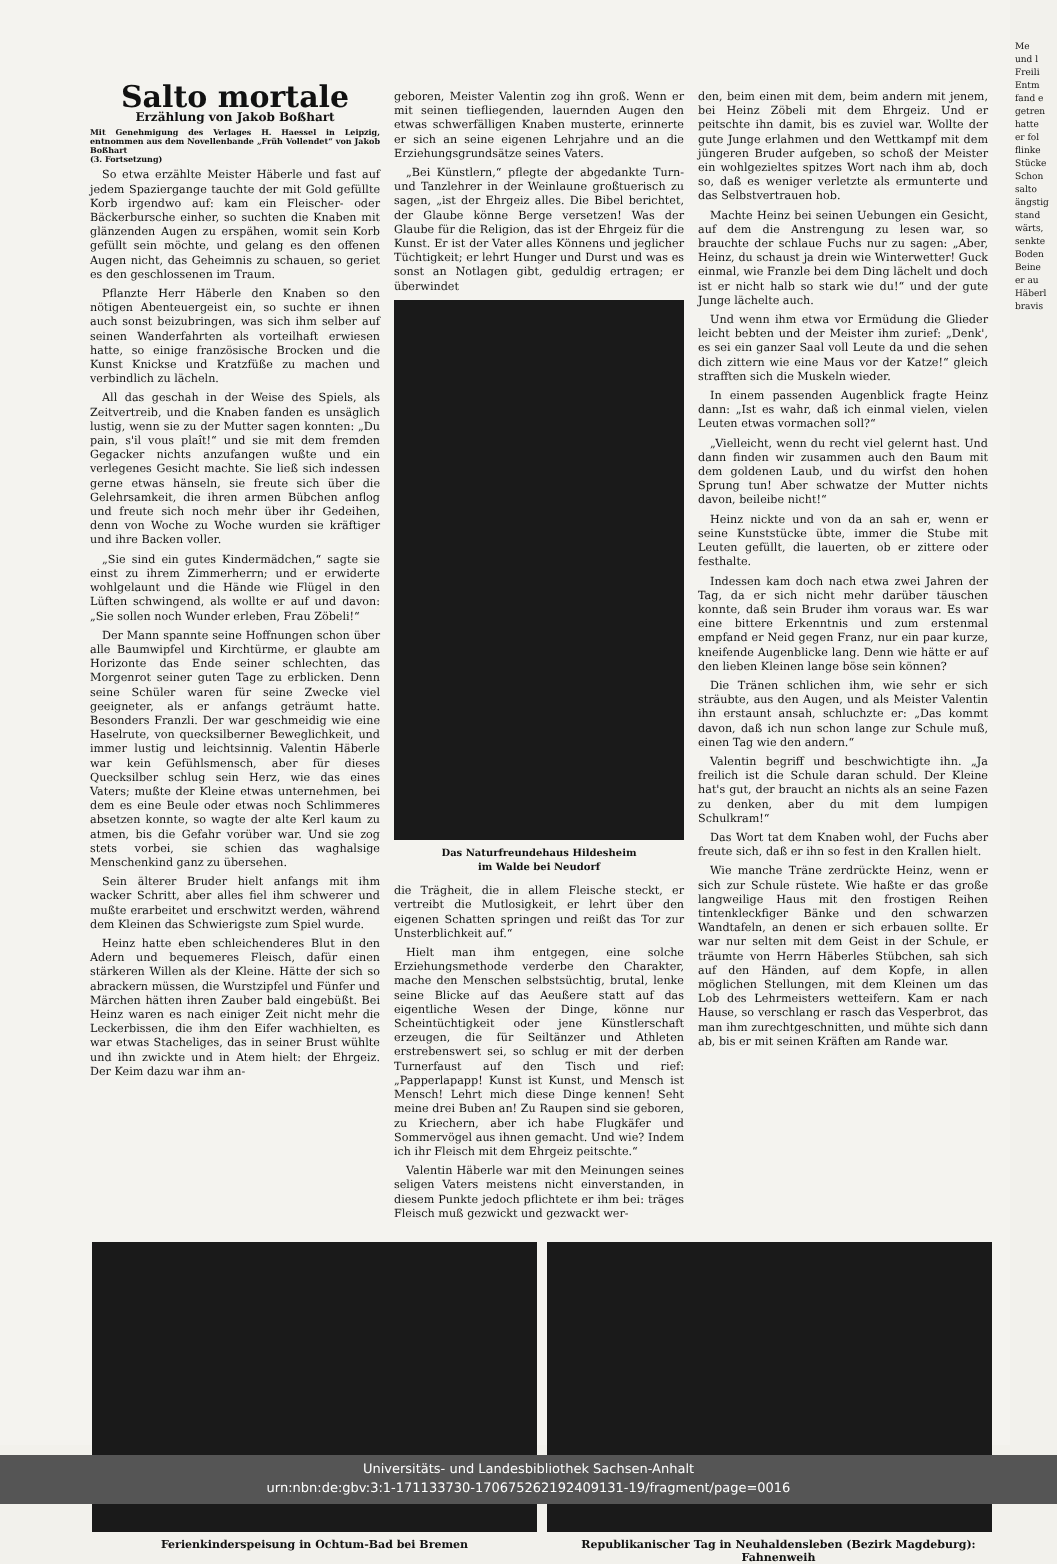Salto mortale
Erzählung von Jakob Boßhart
Mit Genehmigung des Verlages H. Haessel in Leipzig, entnommen aus dem Novellenbande „Früh Vollendet“ von Jakob Boßhart
(3. Fortsetzung)
So etwa erzählte Meister Häberle und fast auf jedem Spaziergange tauchte der mit Gold gefüllte Korb irgendwo auf: kam ein Fleischer- oder Bäckerbursche einher, so suchten die Knaben mit glänzenden Augen zu erspähen, womit sein Korb gefüllt sein möchte, und gelang es den offenen Augen nicht, das Geheimnis zu schauen, so geriet es den geschlossenen im Traum.
Pflanzte Herr Häberle den Knaben so den nötigen Abenteuergeist ein, so suchte er ihnen auch sonst beizubringen, was sich ihm selber auf seinen Wanderfahrten als vorteilhaft erwiesen hatte, so einige französische Brocken und die Kunst Knickse und Kratzfüße zu machen und verbindlich zu lächeln.
All das geschah in der Weise des Spiels, als Zeitvertreib, und die Knaben fanden es unsäglich lustig, wenn sie zu der Mutter sagen konnten: „Du pain, s'il vous plaît!“ und sie mit dem fremden Gegacker nichts anzufangen wußte und ein verlegenes Gesicht machte. Sie ließ sich indessen gerne etwas hänseln, sie freute sich über die Gelehrsamkeit, die ihren armen Bübchen anflog und freute sich noch mehr über ihr Gedeihen, denn von Woche zu Woche wurden sie kräftiger und ihre Backen voller.
„Sie sind ein gutes Kindermädchen,“ sagte sie einst zu ihrem Zimmerherrn; und er erwiderte wohlgelaunt und die Hände wie Flügel in den Lüften schwingend, als wollte er auf und davon: „Sie sollen noch Wunder erleben, Frau Zöbeli!“
Der Mann spannte seine Hoffnungen schon über alle Baumwipfel und Kirchtürme, er glaubte am Horizonte das Ende seiner schlechten, das Morgenrot seiner guten Tage zu erblicken. Denn seine Schüler waren für seine Zwecke viel geeigneter, als er anfangs geträumt hatte. Besonders Franzli. Der war geschmeidig wie eine Haselrute, von quecksilberner Beweglichkeit, und immer lustig und leichtsinnig. Valentin Häberle war kein Gefühlsmensch, aber für dieses Quecksilber schlug sein Herz, wie das eines Vaters; mußte der Kleine etwas unternehmen, bei dem es eine Beule oder etwas noch Schlimmeres absetzen konnte, so wagte der alte Kerl kaum zu atmen, bis die Gefahr vorüber war. Und sie zog stets vorbei, sie schien das waghalsige Menschenkind ganz zu übersehen.
Sein älterer Bruder hielt anfangs mit ihm wacker Schritt, aber alles fiel ihm schwerer und mußte erarbeitet und erschwitzt werden, während dem Kleinen das Schwierigste zum Spiel wurde.
Heinz hatte eben schleichenderes Blut in den Adern und bequemeres Fleisch, dafür einen stärkeren Willen als der Kleine. Hätte der sich so abrackern müssen, die Wurstzipfel und Fünfer und Märchen hätten ihren Zauber bald eingebüßt. Bei Heinz waren es nach einiger Zeit nicht mehr die Leckerbissen, die ihm den Eifer wachhielten, es war etwas Stacheliges, das in seiner Brust wühlte und ihn zwickte und in Atem hielt: der Ehrgeiz. Der Keim dazu war ihm an-
geboren, Meister Valentin zog ihn groß. Wenn er mit seinen tiefliegenden, lauernden Augen den etwas schwerfälligen Knaben musterte, erinnerte er sich an seine eigenen Lehrjahre und an die Erziehungsgrundsätze seines Vaters.
„Bei Künstlern,“ pflegte der abgedankte Turn- und Tanzlehrer in der Weinlaune großtuerisch zu sagen, „ist der Ehrgeiz alles. Die Bibel berichtet, der Glaube könne Berge versetzen! Was der Glaube für die Religion, das ist der Ehrgeiz für die Kunst. Er ist der Vater alles Könnens und jeglicher Tüchtigkeit; er lehrt Hunger und Durst und was es sonst an Notlagen gibt, geduldig ertragen; er überwindet
Das Naturfreundehaus Hildesheim
im Walde bei Neudorf
die Trägheit, die in allem Fleische steckt, er vertreibt die Mutlosigkeit, er lehrt über den eigenen Schatten springen und reißt das Tor zur Unsterblichkeit auf.“
Hielt man ihm entgegen, eine solche Erziehungsmethode verderbe den Charakter, mache den Menschen selbstsüchtig, brutal, lenke seine Blicke auf das Aeußere statt auf das eigentliche Wesen der Dinge, könne nur Scheintüchtigkeit oder jene Künstlerschaft erzeugen, die für Seiltänzer und Athleten erstrebenswert sei, so schlug er mit der derben Turnerfaust auf den Tisch und rief: „Papperlapapp! Kunst ist Kunst, und Mensch ist Mensch! Lehrt mich diese Dinge kennen! Seht meine drei Buben an! Zu Raupen sind sie geboren, zu Kriechern, aber ich habe Flugkäfer und Sommervögel aus ihnen gemacht. Und wie? Indem ich ihr Fleisch mit dem Ehrgeiz peitschte.“
Valentin Häberle war mit den Meinungen seines seligen Vaters meistens nicht einverstanden, in diesem Punkte jedoch pflichtete er ihm bei: träges Fleisch muß gezwickt und gezwackt wer-
den, beim einen mit dem, beim andern mit jenem, bei Heinz Zöbeli mit dem Ehrgeiz. Und er peitschte ihn damit, bis es zuviel war. Wollte der gute Junge erlahmen und den Wettkampf mit dem jüngeren Bruder aufgeben, so schoß der Meister ein wohlgezieltes spitzes Wort nach ihm ab, doch so, daß es weniger verletzte als ermunterte und das Selbstvertrauen hob.
Machte Heinz bei seinen Uebungen ein Gesicht, auf dem die Anstrengung zu lesen war, so brauchte der schlaue Fuchs nur zu sagen: „Aber, Heinz, du schaust ja drein wie Winterwetter! Guck einmal, wie Franzle bei dem Ding lächelt und doch ist er nicht halb so stark wie du!“ und der gute Junge lächelte auch.
Und wenn ihm etwa vor Ermüdung die Glieder leicht bebten und der Meister ihm zurief: „Denk', es sei ein ganzer Saal voll Leute da und die sehen dich zittern wie eine Maus vor der Katze!“ gleich strafften sich die Muskeln wieder.
In einem passenden Augenblick fragte Heinz dann: „Ist es wahr, daß ich einmal vielen, vielen Leuten etwas vormachen soll?“
„Vielleicht, wenn du recht viel gelernt hast. Und dann finden wir zusammen auch den Baum mit dem goldenen Laub, und du wirfst den hohen Sprung tun! Aber schwatze der Mutter nichts davon, beileibe nicht!“
Heinz nickte und von da an sah er, wenn er seine Kunststücke übte, immer die Stube mit Leuten gefüllt, die lauerten, ob er zittere oder festhalte.
Indessen kam doch nach etwa zwei Jahren der Tag, da er sich nicht mehr darüber täuschen konnte, daß sein Bruder ihm voraus war. Es war eine bittere Erkenntnis und zum erstenmal empfand er Neid gegen Franz, nur ein paar kurze, kneifende Augenblicke lang. Denn wie hätte er auf den lieben Kleinen lange böse sein können?
Die Tränen schlichen ihm, wie sehr er sich sträubte, aus den Augen, und als Meister Valentin ihn erstaunt ansah, schluchzte er: „Das kommt davon, daß ich nun schon lange zur Schule muß, einen Tag wie den andern.“
Valentin begriff und beschwichtigte ihn. „Ja freilich ist die Schule daran schuld. Der Kleine hat's gut, der braucht an nichts als an seine Fazen zu denken, aber du mit dem lumpigen Schulkram!“
Das Wort tat dem Knaben wohl, der Fuchs aber freute sich, daß er ihn so fest in den Krallen hielt.
Wie manche Träne zerdrückte Heinz, wenn er sich zur Schule rüstete. Wie haßte er das große langweilige Haus mit den frostigen Reihen tintenkleckfiger Bänke und den schwarzen Wandtafeln, an denen er sich erbauen sollte. Er war nur selten mit dem Geist in der Schule, er träumte von Herrn Häberles Stübchen, sah sich auf den Händen, auf dem Kopfe, in allen möglichen Stellungen, mit dem Kleinen um das Lob des Lehrmeisters wetteifern. Kam er nach Hause, so verschlang er rasch das Vesperbrot, das man ihm zurechtgeschnitten, und mühte sich dann ab, bis er mit seinen Kräften am Rande war.
Ferienkinderspeisung in Ochtum-Bad bei Bremen
Republikanischer Tag in Neuhaldensleben (Bezirk Magdeburg): Fahnenweih
Me
und l
Freili
Entm
fand e
getren
hatte
er fol
flinke
Stücke
Schon
salto
ängstig
stand
wärts,
senkte
Boden
Beine
er au
Häberl
bravis
Universitäts- und Landesbibliothek Sachsen-Anhalt
urn:nbn:de:gbv:3:1-171133730-17067526219240913​1-19/fragment/page=0016